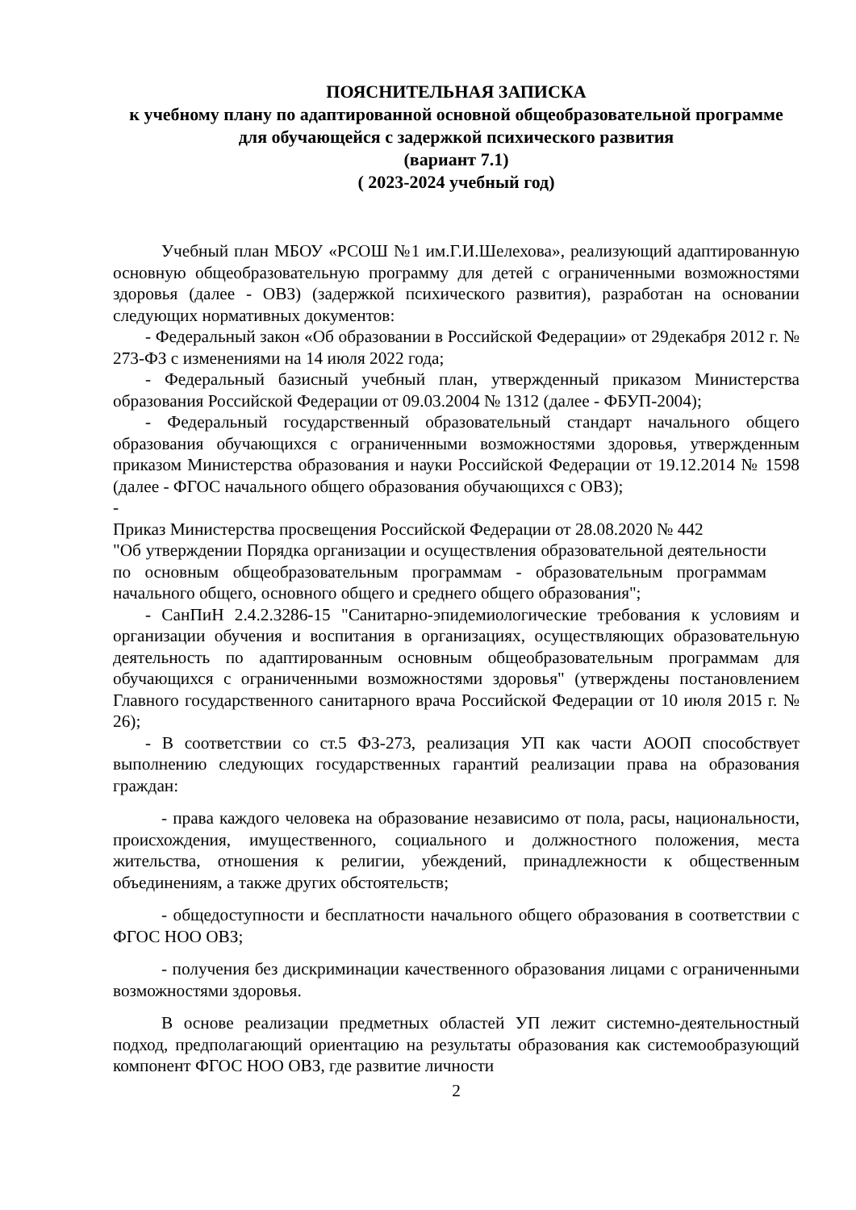ПОЯСНИТЕЛЬНАЯ ЗАПИСКА
к учебному плану по адаптированной основной общеобразовательной программе для обучающейся с задержкой психического развития
(вариант 7.1)
( 2023-2024 учебный год)
Учебный план МБОУ «РСОШ №1 им.Г.И.Шелехова», реализующий адаптированную основную общеобразовательную программу для детей с ограниченными возможностями здоровья (далее - ОВЗ) (задержкой психического развития), разработан на основании следующих нормативных документов:
- Федеральный закон «Об образовании в Российской Федерации» от 29декабря 2012 г. № 273-ФЗ с изменениями на 14 июля 2022 года;
- Федеральный базисный учебный план, утвержденный приказом Министерства образования Российской Федерации от 09.03.2004 № 1312 (далее - ФБУП-2004);
- Федеральный государственный образовательный стандарт начального общего образования обучающихся с ограниченными возможностями здоровья, утвержденным приказом Министерства образования и науки Российской Федерации от 19.12.2014 № 1598 (далее - ФГОС начального общего образования обучающихся с ОВЗ);
-
Приказ Министерства просвещения Российской Федерации от 28.08.2020 № 442
"Об утверждении Порядка организации и осуществления образовательной деятельности по основным общеобразовательным программам - образовательным программам начального общего, основного общего и среднего общего образования";
- СанПиН 2.4.2.3286-15 "Санитарно-эпидемиологические требования к условиям и организации обучения и воспитания в организациях, осуществляющих образовательную деятельность по адаптированным основным общеобразовательным программам для обучающихся с ограниченными возможностями здоровья" (утверждены постановлением Главного государственного санитарного врача Российской Федерации от 10 июля 2015 г. № 26);
- В соответствии со ст.5 ФЗ-273, реализация УП как части АООП способствует выполнению следующих государственных гарантий реализации права на образования граждан:
- права каждого человека на образование независимо от пола, расы, национальности, происхождения, имущественного, социального и должностного положения, места жительства, отношения к религии, убеждений, принадлежности к общественным объединениям, а также других обстоятельств;
- общедоступности и бесплатности начального общего образования в соответствии с ФГОС НОО ОВЗ;
- получения без дискриминации качественного образования лицами с ограниченными возможностями здоровья.
В основе реализации предметных областей УП лежит системно-деятельностный подход, предполагающий ориентацию на результаты образования как системообразующий компонент ФГОС НОО ОВЗ, где развитие личности
2